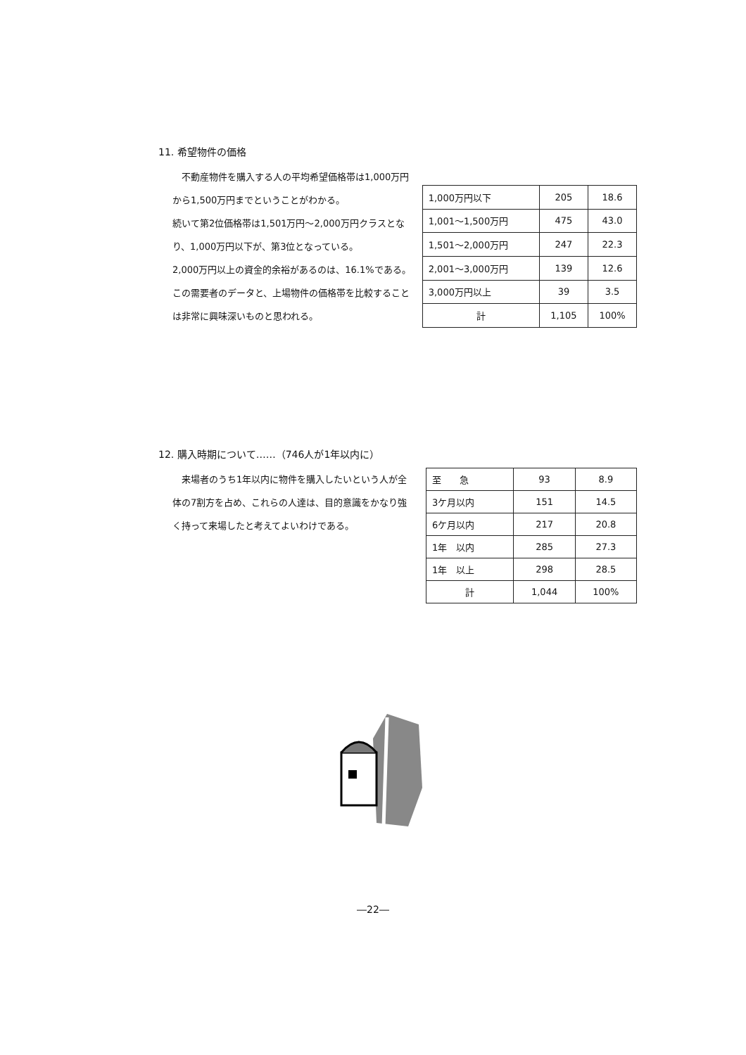11. 希望物件の価格
　不動産物件を購入する人の平均希望価格帯は1,000万円から1,500万円までということがわかる。
続いて第2位価格帯は1,501万円～2,000万円クラスとなり、1,000万円以下が、第3位となっている。
2,000万円以上の資金的余裕があるのは、16.1%である。
この需要者のデータと、上場物件の価格帯を比較することは非常に興味深いものと思われる。
| 1,000万円以下 | 205 | 18.6 |
| 1,001～1,500万円 | 475 | 43.0 |
| 1,501～2,000万円 | 247 | 22.3 |
| 2,001～3,000万円 | 139 | 12.6 |
| 3,000万円以上 | 39 | 3.5 |
| 計 | 1,105 | 100% |
12. 購入時期について……（746人が1年以内に）
　来場者のうち1年以内に物件を購入したいという人が全体の7割方を占め、これらの人達は、目的意識をかなり強く持って来場したと考えてよいわけである。
| 至 急 | 93 | 8.9 |
| 3ケ月以内 | 151 | 14.5 |
| 6ケ月以内 | 217 | 20.8 |
| 1年 以内 | 285 | 27.3 |
| 1年 以上 | 298 | 28.5 |
| 計 | 1,044 | 100% |
―22―